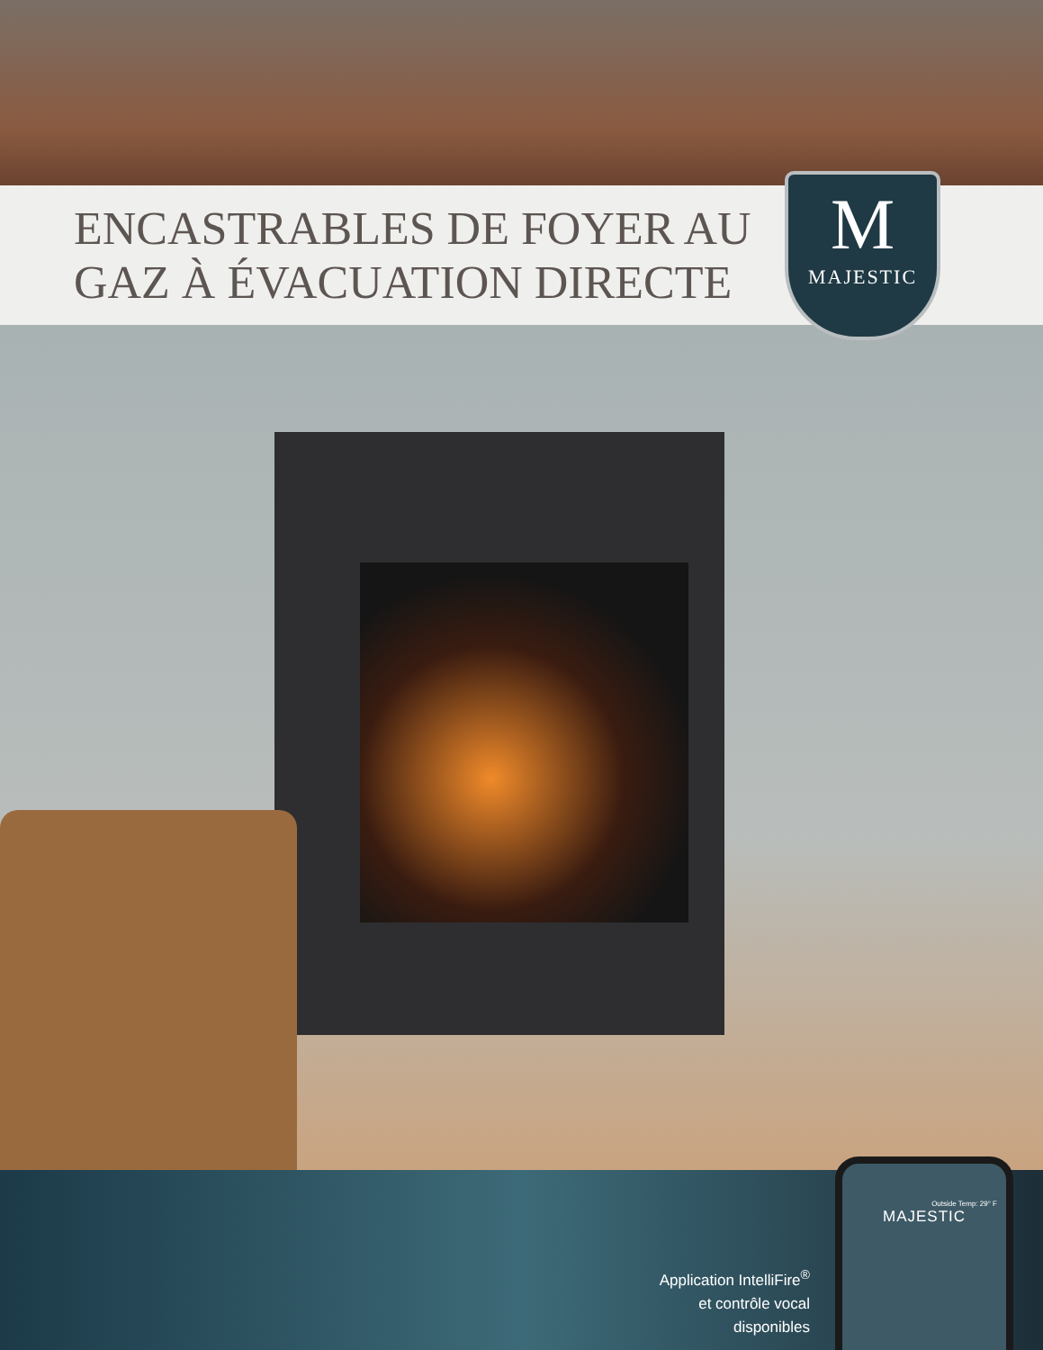ENCASTRABLES DE FOYER AU GAZ À ÉVACUATION DIRECTE
M
MAJESTIC
Application IntelliFire<sup>®</sup>
et contrôle vocal
disponibles
Outside Temp: 29° F
MAJESTIC